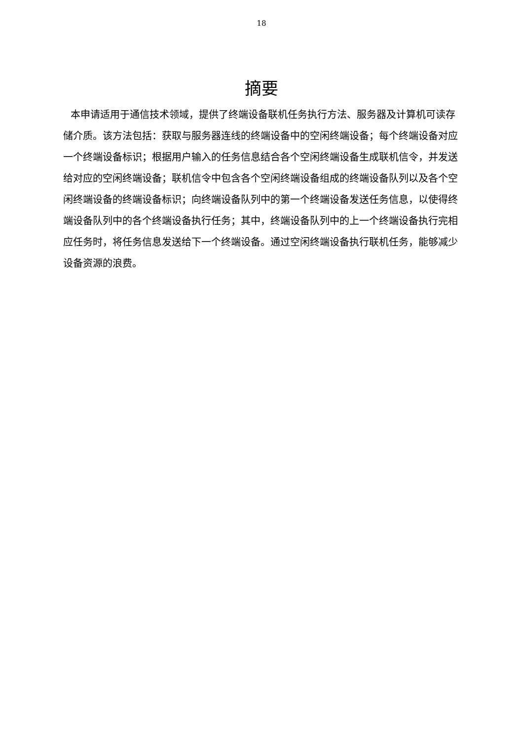18
摘要
本申请适用于通信技术领域，提供了终端设备联机任务执行方法、服务器及计算机可读存储介质。该方法包括：获取与服务器连线的终端设备中的空闲终端设备；每个终端设备对应一个终端设备标识；根据用户输入的任务信息结合各个空闲终端设备生成联机信令，并发送给对应的空闲终端设备；联机信令中包含各个空闲终端设备组成的终端设备队列以及各个空闲终端设备的终端设备标识；向终端设备队列中的第一个终端设备发送任务信息，以使得终端设备队列中的各个终端设备执行任务；其中，终端设备队列中的上一个终端设备执行完相应任务时，将任务信息发送给下一个终端设备。通过空闲终端设备执行联机任务，能够减少设备资源的浪费。